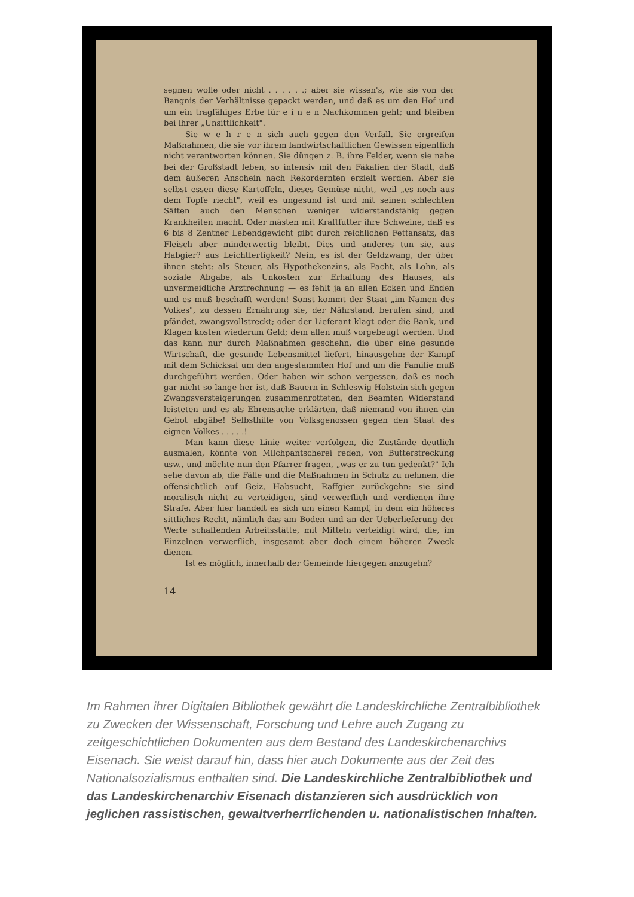segnen wolle oder nicht . . . . . .; aber sie wissen's, wie sie von der Bangnis der Verhältnisse gepackt werden, und daß es um den Hof und um ein tragfähiges Erbe für e i n e n Nachkommen geht; und bleiben bei ihrer „Unsittlichkeit".
Sie w e h r e n sich auch gegen den Verfall. Sie ergreifen Maßnahmen, die sie vor ihrem landwirtschaftlichen Gewissen eigentlich nicht verantworten können. Sie düngen z. B. ihre Felder, wenn sie nahe bei der Großstadt leben, so intensiv mit den Fäkalien der Stadt, daß dem äußeren Anschein nach Rekordernten erzielt werden. Aber sie selbst essen diese Kartoffeln, dieses Gemüse nicht, weil „es noch aus dem Topfe riecht", weil es ungesund ist und mit seinen schlechten Säften auch den Menschen weniger widerstandsfähig gegen Krankheiten macht. Oder mästen mit Kraftfutter ihre Schweine, daß es 6 bis 8 Zentner Lebendgewicht gibt durch reichlichen Fettansatz, das Fleisch aber minderwertig bleibt. Dies und anderes tun sie, aus Habgier? aus Leichtfertigkeit? Nein, es ist der Geldzwang, der über ihnen steht: als Steuer, als Hypothekenzins, als Pacht, als Lohn, als soziale Abgabe, als Unkosten zur Erhaltung des Hauses, als unvermeidliche Arztrechnung — es fehlt ja an allen Ecken und Enden und es muß beschafft werden! Sonst kommt der Staat „im Namen des Volkes", zu dessen Ernährung sie, der Nährstand, berufen sind, und pfändet, zwangsvollstreckt; oder der Lieferant klagt oder die Bank, und Klagen kosten wiederum Geld; dem allen muß vorgebeugt werden. Und das kann nur durch Maßnahmen geschehn, die über eine gesunde Wirtschaft, die gesunde Lebensmittel liefert, hinausgehn: der Kampf mit dem Schicksal um den angestammten Hof und um die Familie muß durchgeführt werden. Oder haben wir schon vergessen, daß es noch gar nicht so lange her ist, daß Bauern in Schleswig-Holstein sich gegen Zwangsversteigerungen zusammenrotteten, den Beamten Widerstand leisteten und es als Ehrensache erklärten, daß niemand von ihnen ein Gebot abgäbe! Selbsthilfe von Volksgenossen gegen den Staat des eignen Volkes . . . . .!
Man kann diese Linie weiter verfolgen, die Zustände deutlich ausmalen, könnte von Milchpantscherei reden, von Butterstreckung usw., und möchte nun den Pfarrer fragen, „was er zu tun gedenkt?" Ich sehe davon ab, die Fälle und die Maßnahmen in Schutz zu nehmen, die offensichtlich auf Geiz, Habsucht, Raffgier zurückgehn: sie sind moralisch nicht zu verteidigen, sind verwerflich und verdienen ihre Strafe. Aber hier handelt es sich um einen Kampf, in dem ein höheres sittliches Recht, nämlich das am Boden und an der Ueberlieferung der Werte schaffenden Arbeitsstätte, mit Mitteln verteidigt wird, die, im Einzelnen verwerflich, insgesamt aber doch einem höheren Zweck dienen.
Ist es möglich, innerhalb der Gemeinde hiergegen anzugehn?
14
Im Rahmen ihrer Digitalen Bibliothek gewährt die Landeskirchliche Zentralbibliothek zu Zwecken der Wissenschaft, Forschung und Lehre auch Zugang zu zeitgeschichtlichen Dokumenten aus dem Bestand des Landeskirchenarchivs Eisenach. Sie weist darauf hin, dass hier auch Dokumente aus der Zeit des Nationalsozialismus enthalten sind. Die Landeskirchliche Zentralbibliothek und das Landeskirchenarchiv Eisenach distanzieren sich ausdrücklich von jeglichen rassistischen, gewaltverherrlichenden u. nationalistischen Inhalten.